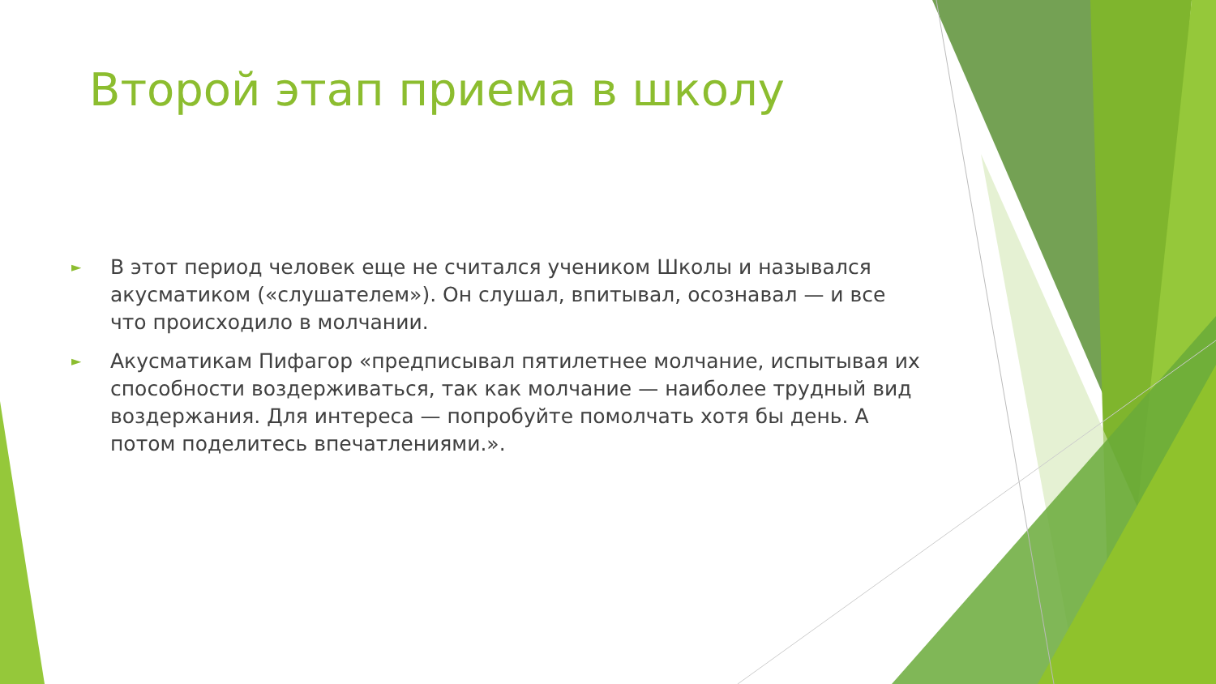Второй этап приема в школу
► В этот период человек еще не считался учеником Школы и назывался акусматиком («слушателем»). Он слушал, впитывал, осознавал — и все что происходило в молчании.
► Акусматикам Пифагор «предписывал пятилетнее молчание, испытывая их способности воздерживаться, так как молчание — наиболее трудный вид воздержания. Для интереса — попробуйте помолчать хотя бы день. А потом поделитесь впечатлениями.».